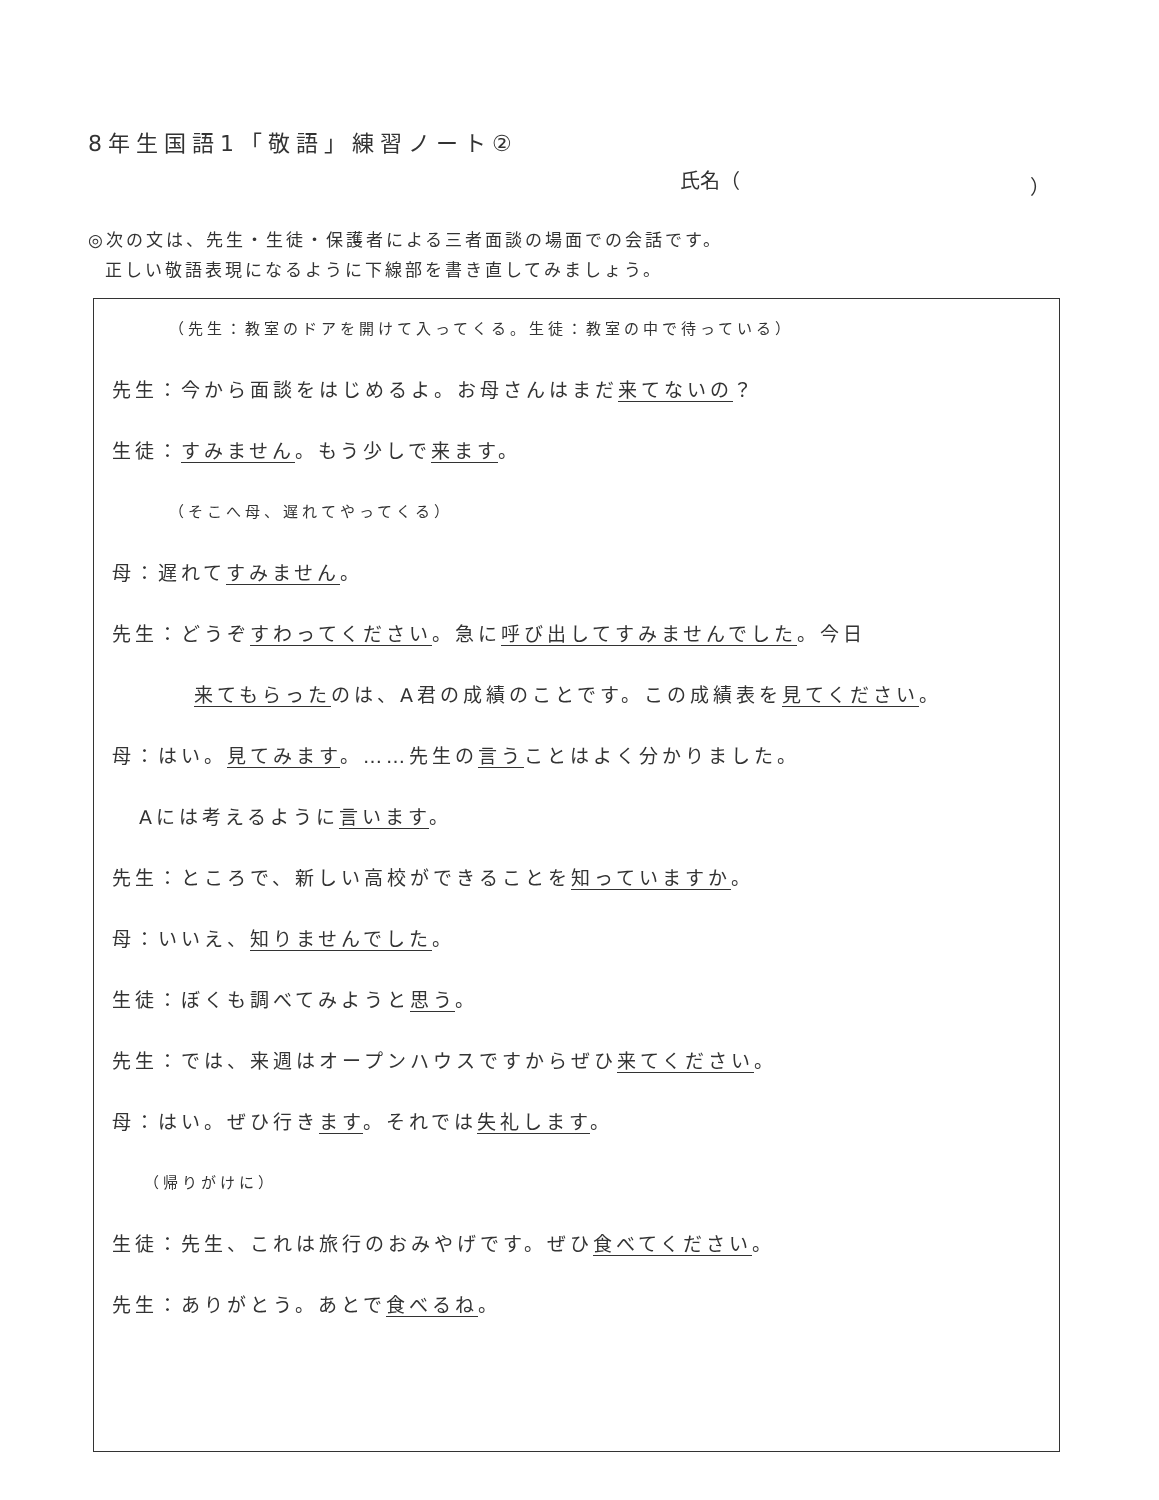8年生国語1「敬語」練習ノート②
氏名（ ）
◎次の文は、先生・生徒・保護者による三者面談の場面での会話です。
正しい敬語表現になるように下線部を書き直してみましょう。
（先生：教室のドアを開けて入ってくる。生徒：教室の中で待っている）
先生：今から面談をはじめるよ。お母さんはまだ来てないの？
生徒：すみません。もう少しで来ます。
（そこへ母、遅れてやってくる）
母：遅れてすみません。
先生：どうぞすわってください。急に呼び出してすみませんでした。今日
来てもらったのは、A君の成績のことです。この成績表を見てください。
母：はい。見てみます。……先生の言うことはよく分かりました。
Aには考えるように言います。
先生：ところで、新しい高校ができることを知っていますか。
母：いいえ、知りませんでした。
生徒：ぼくも調べてみようと思う。
先生：では、来週はオープンハウスですからぜひ来てください。
母：はい。ぜひ行きます。それでは失礼します。
（帰りがけに）
生徒：先生、これは旅行のおみやげです。ぜひ食べてください。
先生：ありがとう。あとで食べるね。